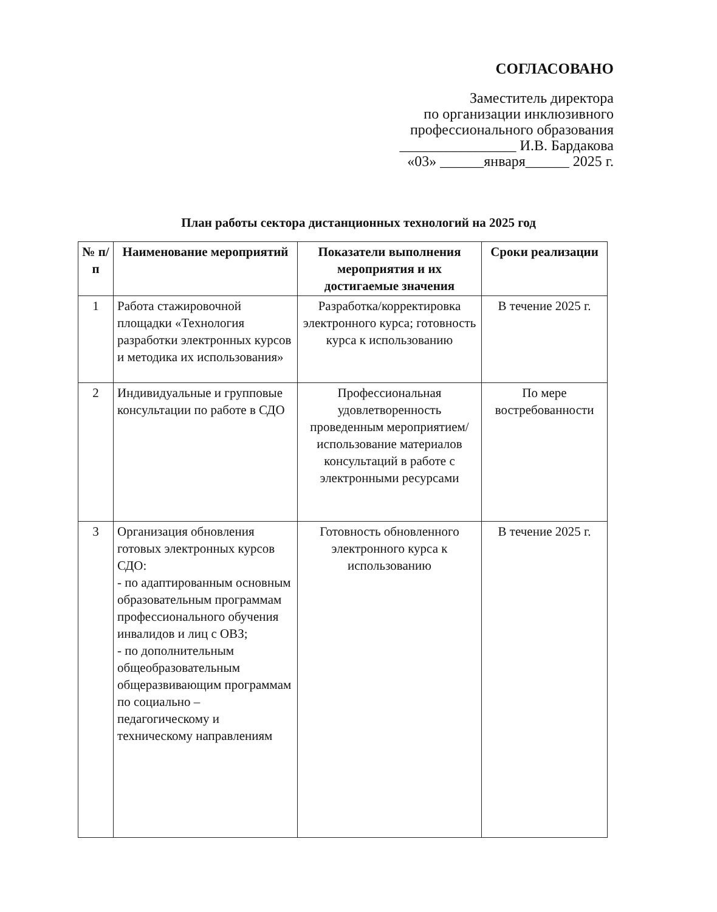СОГЛАСОВАНО
Заместитель директора
по организации инклюзивного
профессионального образования
________________ И.В. Бардакова
«03» ______января______ 2025 г.
План работы сектора дистанционных технологий на 2025 год
| № п/п | Наименование мероприятий | Показатели выполнения мероприятия и их достигаемые значения | Сроки реализации |
| --- | --- | --- | --- |
| 1 | Работа стажировочной площадки «Технология разработки электронных курсов и методика их использования» | Разработка/корректировка электронного курса; готовность курса к использованию | В течение 2025 г. |
| 2 | Индивидуальные и групповые консультации по работе в СДО | Профессиональная удовлетворенность проведенным мероприятием/ использование материалов консультаций в работе с электронными ресурсами | По мере востребованности |
| 3 | Организация обновления готовых электронных курсов СДО: - по адаптированным основным образовательным программам профессионального обучения инвалидов и лиц с ОВЗ; - по дополнительным общеобразовательным общеразвивающим программам по социально – педагогическому и техническому направлениям | Готовность обновленного электронного курса к использованию | В течение 2025 г. |